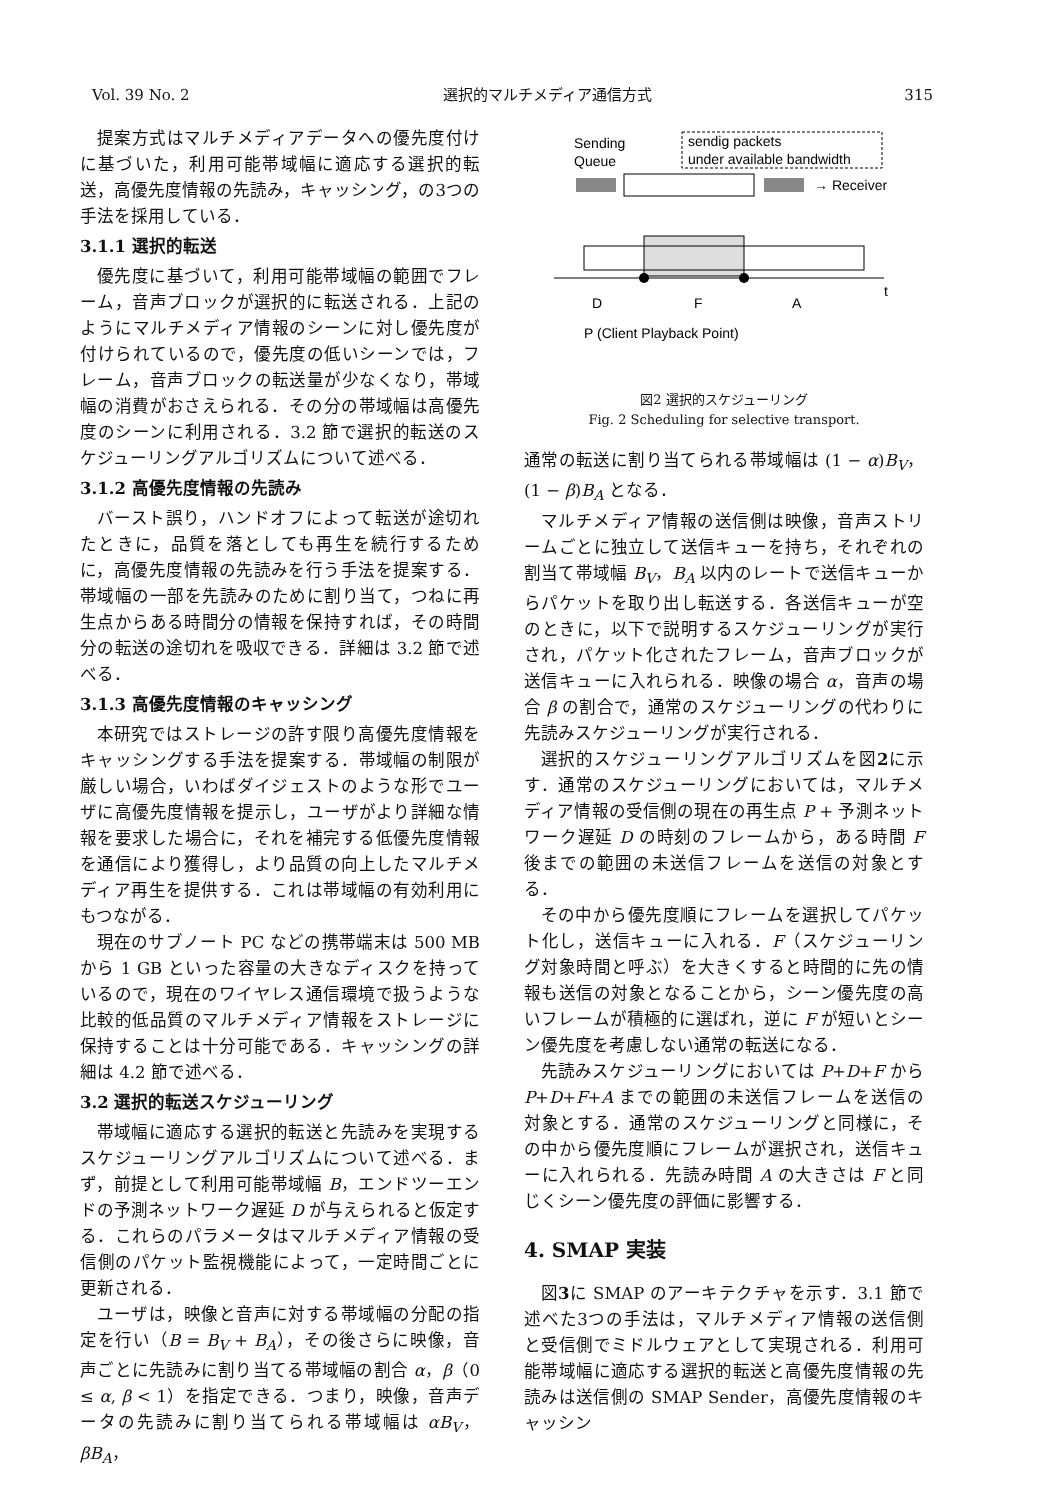Vol. 39 No. 2 選択的マルチメディア通信方式 315
提案方式はマルチメディアデータへの優先度付けに基づいた，利用可能帯域幅に適応する選択的転送，高優先度情報の先読み，キャッシング，の3つの手法を採用している．
3.1.1 選択的転送
優先度に基づいて，利用可能帯域幅の範囲でフレーム，音声ブロックが選択的に転送される．上記のようにマルチメディア情報のシーンに対し優先度が付けられているので，優先度の低いシーンでは，フレーム，音声ブロックの転送量が少なくなり，帯域幅の消費がおさえられる．その分の帯域幅は高優先度のシーンに利用される．3.2 節で選択的転送のスケジューリングアルゴリズムについて述べる．
3.1.2 高優先度情報の先読み
バースト誤り，ハンドオフによって転送が途切れたときに，品質を落としても再生を続行するために，高優先度情報の先読みを行う手法を提案する．帯域幅の一部を先読みのために割り当て，つねに再生点からある時間分の情報を保持すれば，その時間分の転送の途切れを吸収できる．詳細は 3.2 節で述べる．
3.1.3 高優先度情報のキャッシング
本研究ではストレージの許す限り高優先度情報をキャッシングする手法を提案する．帯域幅の制限が厳しい場合，いわばダイジェストのような形でユーザに高優先度情報を提示し，ユーザがより詳細な情報を要求した場合に，それを補完する低優先度情報を通信により獲得し，より品質の向上したマルチメディア再生を提供する．これは帯域幅の有効利用にもつながる．
現在のサブノート PC などの携帯端末は 500 MB から 1 GB といった容量の大きなディスクを持っているので，現在のワイヤレス通信環境で扱うような比較的低品質のマルチメディア情報をストレージに保持することは十分可能である．キャッシングの詳細は 4.2 節で述べる．
3.2 選択的転送スケジューリング
帯域幅に適応する選択的転送と先読みを実現するスケジューリングアルゴリズムについて述べる．まず，前提として利用可能帯域幅 B，エンドツーエンドの予測ネットワーク遅延 D が与えられると仮定する．これらのパラメータはマルチメディア情報の受信側のパケット監視機能によって，一定時間ごとに更新される．
ユーザは，映像と音声に対する帯域幅の分配の指定を行い（B = B<sub>V</sub> + B<sub>A</sub>），その後さらに映像，音声ごとに先読みに割り当てる帯域幅の割合 α，β（0 ≤ α, β < 1）を指定できる．つまり，映像，音声データの先読みに割り当てられる帯域幅は αB<sub>V</sub>，βB<sub>A</sub>，
Sending
Queue
sendig packets
under available bandwidth
→ Receiver
D
F
A
t
P (Client Playback Point)
図2 選択的スケジューリング
Fig. 2 Scheduling for selective transport.
通常の転送に割り当てられる帯域幅は (1 − α)B<sub>V</sub>，(1 − β)B<sub>A</sub> となる．
マルチメディア情報の送信側は映像，音声ストリームごとに独立して送信キューを持ち，それぞれの割当て帯域幅 B<sub>V</sub>，B<sub>A</sub> 以内のレートで送信キューからパケットを取り出し転送する．各送信キューが空のときに，以下で説明するスケジューリングが実行され，パケット化されたフレーム，音声ブロックが送信キューに入れられる．映像の場合 α，音声の場合 β の割合で，通常のスケジューリングの代わりに先読みスケジューリングが実行される．
選択的スケジューリングアルゴリズムを図2に示す．通常のスケジューリングにおいては，マルチメディア情報の受信側の現在の再生点 P + 予測ネットワーク遅延 D の時刻のフレームから，ある時間 F 後までの範囲の未送信フレームを送信の対象とする．
その中から優先度順にフレームを選択してパケット化し，送信キューに入れる．F（スケジューリング対象時間と呼ぶ）を大きくすると時間的に先の情報も送信の対象となることから，シーン優先度の高いフレームが積極的に選ばれ，逆に F が短いとシーン優先度を考慮しない通常の転送になる．
先読みスケジューリングにおいては P+D+F から P+D+F+A までの範囲の未送信フレームを送信の対象とする．通常のスケジューリングと同様に，その中から優先度順にフレームが選択され，送信キューに入れられる．先読み時間 A の大きさは F と同じくシーン優先度の評価に影響する．
4. SMAP 実装
図3に SMAP のアーキテクチャを示す．3.1 節で述べた3つの手法は，マルチメディア情報の送信側と受信側でミドルウェアとして実現される．利用可能帯域幅に適応する選択的転送と高優先度情報の先読みは送信側の SMAP Sender，高優先度情報のキャッシン